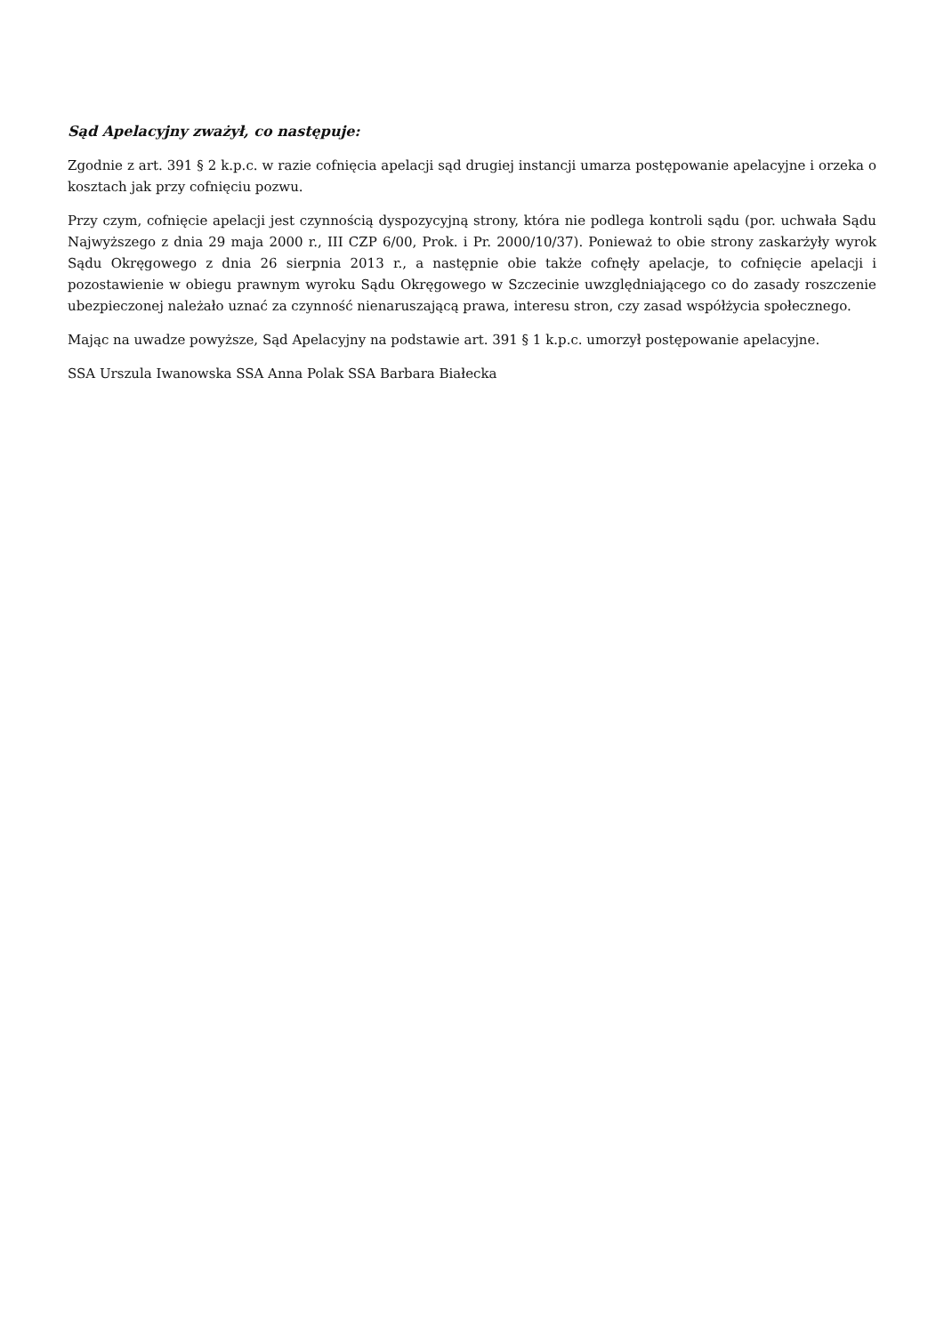Sąd Apelacyjny zważył, co następuje:
Zgodnie z art. 391 § 2 k.p.c. w razie cofnięcia apelacji sąd drugiej instancji umarza postępowanie apelacyjne i orzeka o kosztach jak przy cofnięciu pozwu.
Przy czym, cofnięcie apelacji jest czynnością dyspozycyjną strony, która nie podlega kontroli sądu (por. uchwała Sądu Najwyższego z dnia 29 maja 2000 r., III CZP 6/00, Prok. i Pr. 2000/10/37). Ponieważ to obie strony zaskarżyły wyrok Sądu Okręgowego z dnia 26 sierpnia 2013 r., a następnie obie także cofnęły apelacje, to cofnięcie apelacji i pozostawienie w obiegu prawnym wyroku Sądu Okręgowego w Szczecinie uwzględniającego co do zasady roszczenie ubezpieczonej należało uznać za czynność nienaruszającą prawa, interesu stron, czy zasad współżycia społecznego.
Mając na uwadze powyższe, Sąd Apelacyjny na podstawie art. 391 § 1 k.p.c. umorzył postępowanie apelacyjne.
SSA Urszula Iwanowska SSA Anna Polak SSA Barbara Białecka